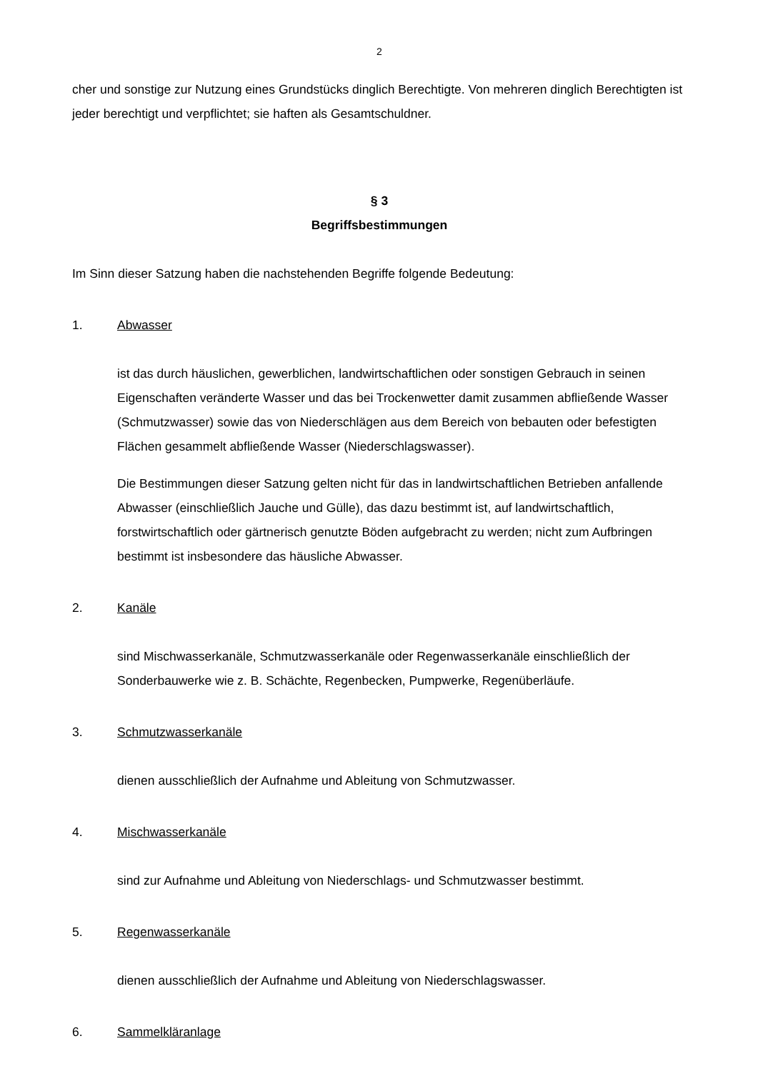2
cher und sonstige zur Nutzung eines Grundstücks dinglich Berechtigte. Von mehreren dinglich Berechtigten ist jeder berechtigt und verpflichtet; sie haften als Gesamtschuldner.
§ 3
Begriffsbestimmungen
Im Sinn dieser Satzung haben die nachstehenden Begriffe folgende Bedeutung:
1. Abwasser
ist das durch häuslichen, gewerblichen, landwirtschaftlichen oder sonstigen Gebrauch in seinen Eigenschaften veränderte Wasser und das bei Trockenwetter damit zusammen abfließende Wasser (Schmutzwasser) sowie das von Niederschlägen aus dem Bereich von bebauten oder befestigten Flächen gesammelt abfließende Wasser (Niederschlagswasser).
Die Bestimmungen dieser Satzung gelten nicht für das in landwirtschaftlichen Betrieben anfallende Abwasser (einschließlich Jauche und Gülle), das dazu bestimmt ist, auf landwirtschaftlich, forstwirtschaftlich oder gärtnerisch genutzte Böden aufgebracht zu werden; nicht zum Aufbringen bestimmt ist insbesondere das häusliche Abwasser.
2. Kanäle
sind Mischwasserkanäle, Schmutzwasserkanäle oder Regenwasserkanäle einschließlich der Sonderbauwerke wie z. B. Schächte, Regenbecken, Pumpwerke, Regenüberläufe.
3. Schmutzwasserkanäle
dienen ausschließlich der Aufnahme und Ableitung von Schmutzwasser.
4. Mischwasserkanäle
sind zur Aufnahme und Ableitung von Niederschlags- und Schmutzwasser bestimmt.
5. Regenwasserkanäle
dienen ausschließlich der Aufnahme und Ableitung von Niederschlagswasser.
6. Sammelkläranlage